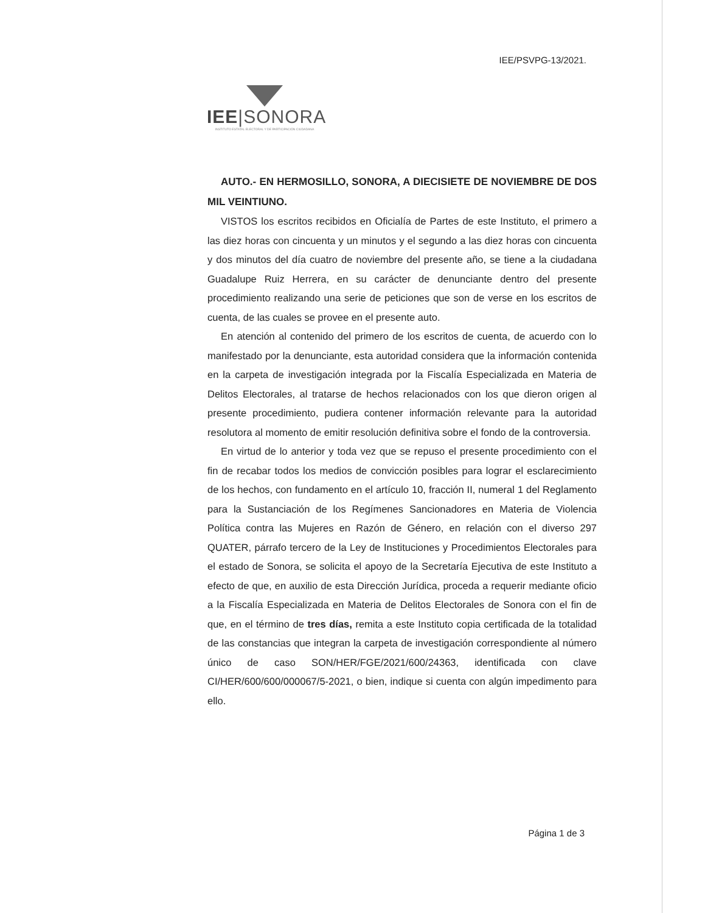IEE/PSVPG-13/2021.
IEE|SONORA
INSTITUTO ESTATAL ELECTORAL Y DE PARTICIPACIÓN CIUDADANA
AUTO.- EN HERMOSILLO, SONORA, A DIECISIETE DE NOVIEMBRE DE DOS MIL VEINTIUNO.
VISTOS los escritos recibidos en Oficialía de Partes de este Instituto, el primero a las diez horas con cincuenta y un minutos y el segundo a las diez horas con cincuenta y dos minutos del día cuatro de noviembre del presente año, se tiene a la ciudadana Guadalupe Ruiz Herrera, en su carácter de denunciante dentro del presente procedimiento realizando una serie de peticiones que son de verse en los escritos de cuenta, de las cuales se provee en el presente auto.
En atención al contenido del primero de los escritos de cuenta, de acuerdo con lo manifestado por la denunciante, esta autoridad considera que la información contenida en la carpeta de investigación integrada por la Fiscalía Especializada en Materia de Delitos Electorales, al tratarse de hechos relacionados con los que dieron origen al presente procedimiento, pudiera contener información relevante para la autoridad resolutora al momento de emitir resolución definitiva sobre el fondo de la controversia.
En virtud de lo anterior y toda vez que se repuso el presente procedimiento con el fin de recabar todos los medios de convicción posibles para lograr el esclarecimiento de los hechos, con fundamento en el artículo 10, fracción II, numeral 1 del Reglamento para la Sustanciación de los Regímenes Sancionadores en Materia de Violencia Política contra las Mujeres en Razón de Género, en relación con el diverso 297 QUATER, párrafo tercero de la Ley de Instituciones y Procedimientos Electorales para el estado de Sonora, se solicita el apoyo de la Secretaría Ejecutiva de este Instituto a efecto de que, en auxilio de esta Dirección Jurídica, proceda a requerir mediante oficio a la Fiscalía Especializada en Materia de Delitos Electorales de Sonora con el fin de que, en el término de tres días, remita a este Instituto copia certificada de la totalidad de las constancias que integran la carpeta de investigación correspondiente al número único de caso SON/HER/FGE/2021/600/24363, identificada con clave CI/HER/600/600/000067/5-2021, o bien, indique si cuenta con algún impedimento para ello.
Página 1 de 3